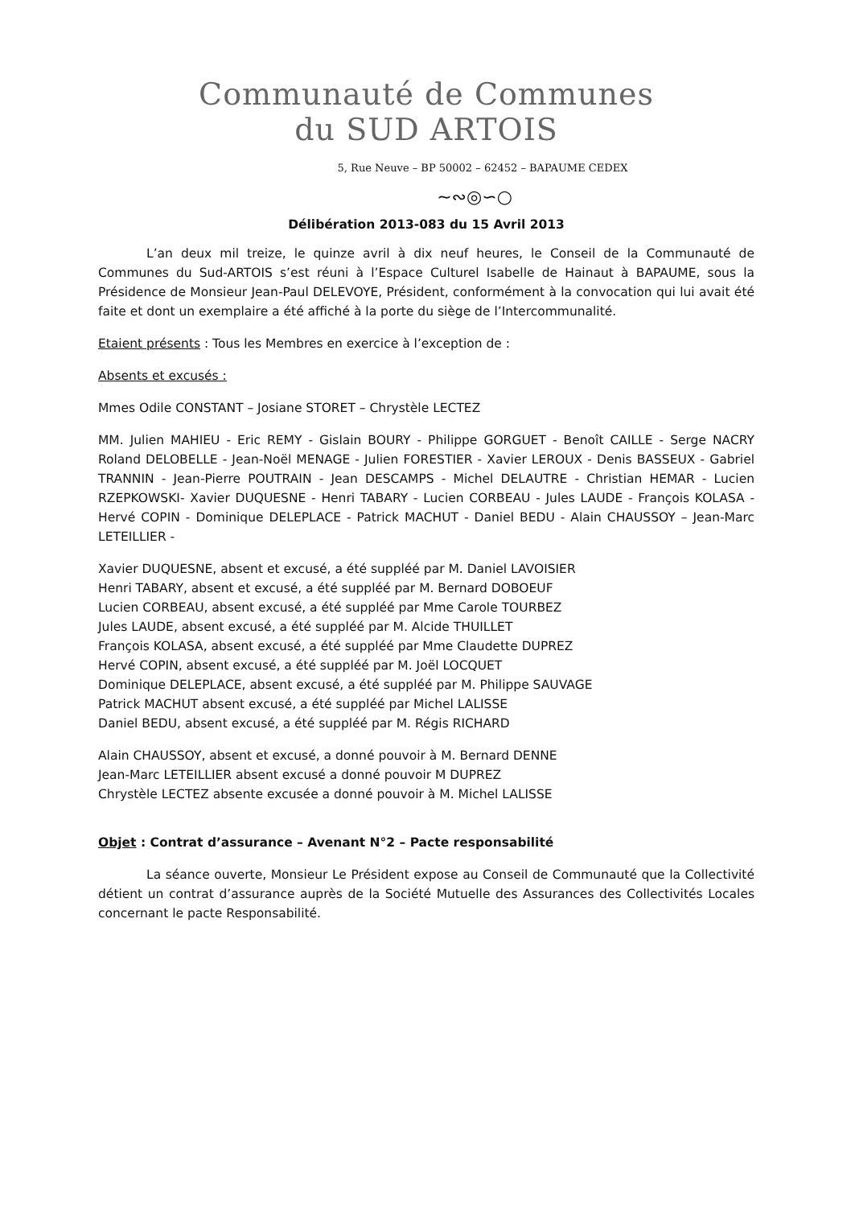Communauté de Communes
du SUD ARTOIS
5, Rue Neuve – BP 50002 – 62452 – BAPAUME CEDEX
~∾◎∽○
Délibération 2013-083 du 15 Avril 2013
L’an deux mil treize, le quinze avril à dix neuf heures, le Conseil de la Communauté de Communes du Sud-ARTOIS s’est réuni à l’Espace Culturel Isabelle de Hainaut à BAPAUME, sous la Présidence de Monsieur Jean-Paul DELEVOYE, Président, conformément à la convocation qui lui avait été faite et dont un exemplaire a été affiché à la porte du siège de l’Intercommunalité.
Etaient présents : Tous les Membres en exercice à l’exception de :
Absents et excusés :
Mmes Odile CONSTANT – Josiane STORET – Chrystèle LECTEZ
MM. Julien MAHIEU - Eric REMY - Gislain BOURY - Philippe GORGUET - Benoît CAILLE - Serge NACRY Roland DELOBELLE - Jean-Noël MENAGE - Julien FORESTIER - Xavier LEROUX - Denis BASSEUX - Gabriel TRANNIN - Jean-Pierre POUTRAIN - Jean DESCAMPS - Michel DELAUTRE - Christian HEMAR - Lucien RZEPKOWSKI- Xavier DUQUESNE - Henri TABARY - Lucien CORBEAU - Jules LAUDE - François KOLASA - Hervé COPIN - Dominique DELEPLACE - Patrick MACHUT - Daniel BEDU - Alain CHAUSSOY – Jean-Marc LETEILLIER -
Xavier DUQUESNE, absent et excusé, a été suppléé par M. Daniel LAVOISIER
Henri TABARY, absent et excusé, a été suppléé par M. Bernard DOBOEUF
Lucien CORBEAU, absent excusé, a été suppléé par Mme Carole TOURBEZ
Jules LAUDE, absent excusé, a été suppléé par M. Alcide THUILLET
François KOLASA, absent excusé, a été suppléé par Mme Claudette DUPREZ
Hervé COPIN, absent excusé, a été suppléé par M. Joël LOCQUET
Dominique DELEPLACE, absent excusé, a été suppléé par M. Philippe SAUVAGE
Patrick MACHUT absent excusé, a été suppléé par Michel LALISSE
Daniel BEDU, absent excusé, a été suppléé par M. Régis RICHARD
Alain CHAUSSOY, absent et excusé, a donné pouvoir à M. Bernard DENNE
Jean-Marc LETEILLIER absent excusé a donné pouvoir M DUPREZ
Chrystèle LECTEZ absente excusée a donné pouvoir à M. Michel LALISSE
Objet : Contrat d’assurance – Avenant N°2 – Pacte responsabilité
La séance ouverte, Monsieur Le Président expose au Conseil de Communauté que la Collectivité détient un contrat d’assurance auprès de la Société Mutuelle des Assurances des Collectivités Locales concernant le pacte Responsabilité.